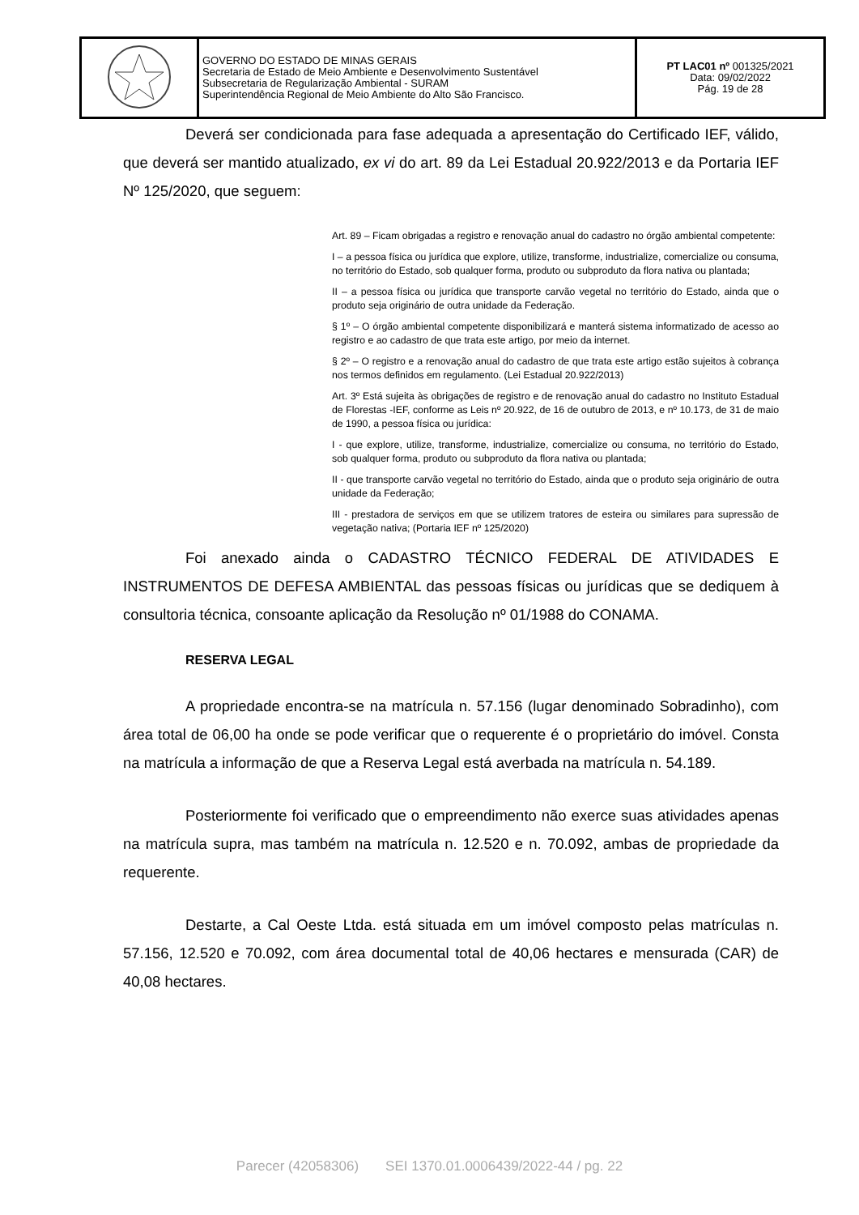| | GOVERNO DO ESTADO DE MINAS GERAIS Secretaria de Estado de Meio Ambiente e Desenvolvimento Sustentável Subsecretaria de Regularização Ambiental - SURAM Superintendência Regional de Meio Ambiente do Alto São Francisco. | PT LAC01 nº 001325/2021 Data: 09/02/2022 Pág. 19 de 28 |
Deverá ser condicionada para fase adequada a apresentação do Certificado IEF, válido, que deverá ser mantido atualizado, ex vi do art. 89 da Lei Estadual 20.922/2013 e da Portaria IEF Nº 125/2020, que seguem:
Art. 89 – Ficam obrigadas a registro e renovação anual do cadastro no órgão ambiental competente:
I – a pessoa física ou jurídica que explore, utilize, transforme, industrialize, comercialize ou consuma, no território do Estado, sob qualquer forma, produto ou subproduto da flora nativa ou plantada;
II – a pessoa física ou jurídica que transporte carvão vegetal no território do Estado, ainda que o produto seja originário de outra unidade da Federação.
§ 1º – O órgão ambiental competente disponibilizará e manterá sistema informatizado de acesso ao registro e ao cadastro de que trata este artigo, por meio da internet.
§ 2º – O registro e a renovação anual do cadastro de que trata este artigo estão sujeitos à cobrança nos termos definidos em regulamento. (Lei Estadual 20.922/2013)
Art. 3º Está sujeita às obrigações de registro e de renovação anual do cadastro no Instituto Estadual de Florestas -IEF, conforme as Leis nº 20.922, de 16 de outubro de 2013, e nº 10.173, de 31 de maio de 1990, a pessoa física ou jurídica:
I - que explore, utilize, transforme, industrialize, comercialize ou consuma, no território do Estado, sob qualquer forma, produto ou subproduto da flora nativa ou plantada;
II - que transporte carvão vegetal no território do Estado, ainda que o produto seja originário de outra unidade da Federação;
III - prestadora de serviços em que se utilizem tratores de esteira ou similares para supressão de vegetação nativa; (Portaria IEF nº 125/2020)
Foi anexado ainda o CADASTRO TÉCNICO FEDERAL DE ATIVIDADES E INSTRUMENTOS DE DEFESA AMBIENTAL das pessoas físicas ou jurídicas que se dediquem à consultoria técnica, consoante aplicação da Resolução nº 01/1988 do CONAMA.
RESERVA LEGAL
A propriedade encontra-se na matrícula n. 57.156 (lugar denominado Sobradinho), com área total de 06,00 ha onde se pode verificar que o requerente é o proprietário do imóvel. Consta na matrícula a informação de que a Reserva Legal está averbada na matrícula n. 54.189.
Posteriormente foi verificado que o empreendimento não exerce suas atividades apenas na matrícula supra, mas também na matrícula n. 12.520 e n. 70.092, ambas de propriedade da requerente.
Destarte, a Cal Oeste Ltda. está situada em um imóvel composto pelas matrículas n. 57.156, 12.520 e 70.092, com área documental total de 40,06 hectares e mensurada (CAR) de 40,08 hectares.
Parecer (42058306) SEI 1370.01.0006439/2022-44 / pg. 22